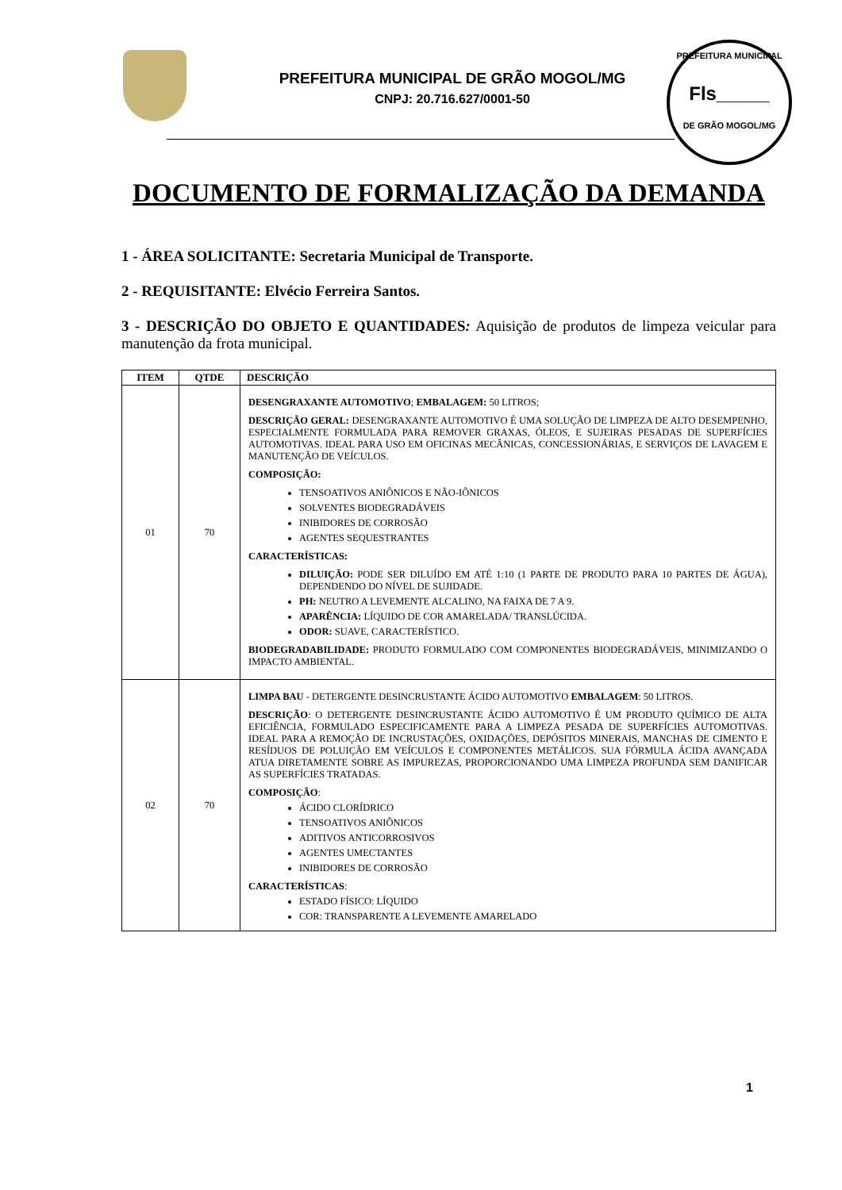PREFEITURA MUNICIPAL DE GRÃO MOGOL/MG
CNPJ: 20.716.627/0001-50
PREFEITURA MUNICIPAL
Fls_____
DE GRÃO MOGOL/MG
DOCUMENTO DE FORMALIZAÇÃO DA DEMANDA
1 - ÁREA SOLICITANTE: Secretaria Municipal de Transporte.
2 - REQUISITANTE: Elvécio Ferreira Santos.
3 - DESCRIÇÃO DO OBJETO E QUANTIDADES: Aquisição de produtos de limpeza veicular para manutenção da frota municipal.
| ITEM | QTDE | DESCRIÇÃO |
| --- | --- | --- |
| 01 | 70 | DESENGRAXANTE AUTOMOTIVO ; EMBALAGEM: 50 LITROS; DESCRIÇÃO GERAL: DESENGRAXANTE AUTOMOTIVO É UMA SOLUÇÃO DE LIMPEZA DE ALTO DESEMPENHO, ESPECIALMENTE FORMULADA PARA REMOVER GRAXAS, ÓLEOS, E SUJEIRAS PESADAS DE SUPERFÍCIES AUTOMOTIVAS. IDEAL PARA USO EM OFICINAS MECÂNICAS, CONCESSIONÁRIAS, E SERVIÇOS DE LAVAGEM E MANUTENÇÃO DE VEÍCULOS. COMPOSIÇÃO: TENSOATIVOS ANIÔNICOS E NÃO-IÔNICOS SOLVENTES BIODEGRADÁVEIS INIBIDORES DE CORROSÃO AGENTES SEQUESTRANTES CARACTERÍSTICAS: DILUIÇÃO: PODE SER DILUÍDO EM ATÉ 1:10 (1 PARTE DE PRODUTO PARA 10 PARTES DE ÁGUA), DEPENDENDO DO NÍVEL DE SUJIDADE. PH: NEUTRO A LEVEMENTE ALCALINO, NA FAIXA DE 7 A 9. APARÊNCIA: LÍQUIDO DE COR AMARELADA/ TRANSLÚCIDA. ODOR: SUAVE, CARACTERÍSTICO. BIODEGRADABILIDADE: PRODUTO FORMULADO COM COMPONENTES BIODEGRADÁVEIS, MINIMIZANDO O IMPACTO AMBIENTAL. |
| 02 | 70 | LIMPA BAU - DETERGENTE DESINCRUSTANTE ÁCIDO AUTOMOTIVO EMBALAGEM : 50 LITROS. DESCRIÇÃO : O DETERGENTE DESINCRUSTANTE ÁCIDO AUTOMOTIVO É UM PRODUTO QUÍMICO DE ALTA EFICIÊNCIA, FORMULADO ESPECIFICAMENTE PARA A LIMPEZA PESADA DE SUPERFÍCIES AUTOMOTIVAS. IDEAL PARA A REMOÇÃO DE INCRUSTAÇÕES, OXIDAÇÕES, DEPÓSITOS MINERAIS, MANCHAS DE CIMENTO E RESÍDUOS DE POLUIÇÃO EM VEÍCULOS E COMPONENTES METÁLICOS. SUA FÓRMULA ÁCIDA AVANÇADA ATUA DIRETAMENTE SOBRE AS IMPUREZAS, PROPORCIONANDO UMA LIMPEZA PROFUNDA SEM DANIFICAR AS SUPERFÍCIES TRATADAS. COMPOSIÇÃO : ÁCIDO CLORÍDRICO TENSOATIVOS ANIÔNICOS ADITIVOS ANTICORROSIVOS AGENTES UMECTANTES INIBIDORES DE CORROSÃO CARACTERÍSTICAS : ESTADO FÍSICO: LÍQUIDO COR: TRANSPARENTE A LEVEMENTE AMARELADO |
1